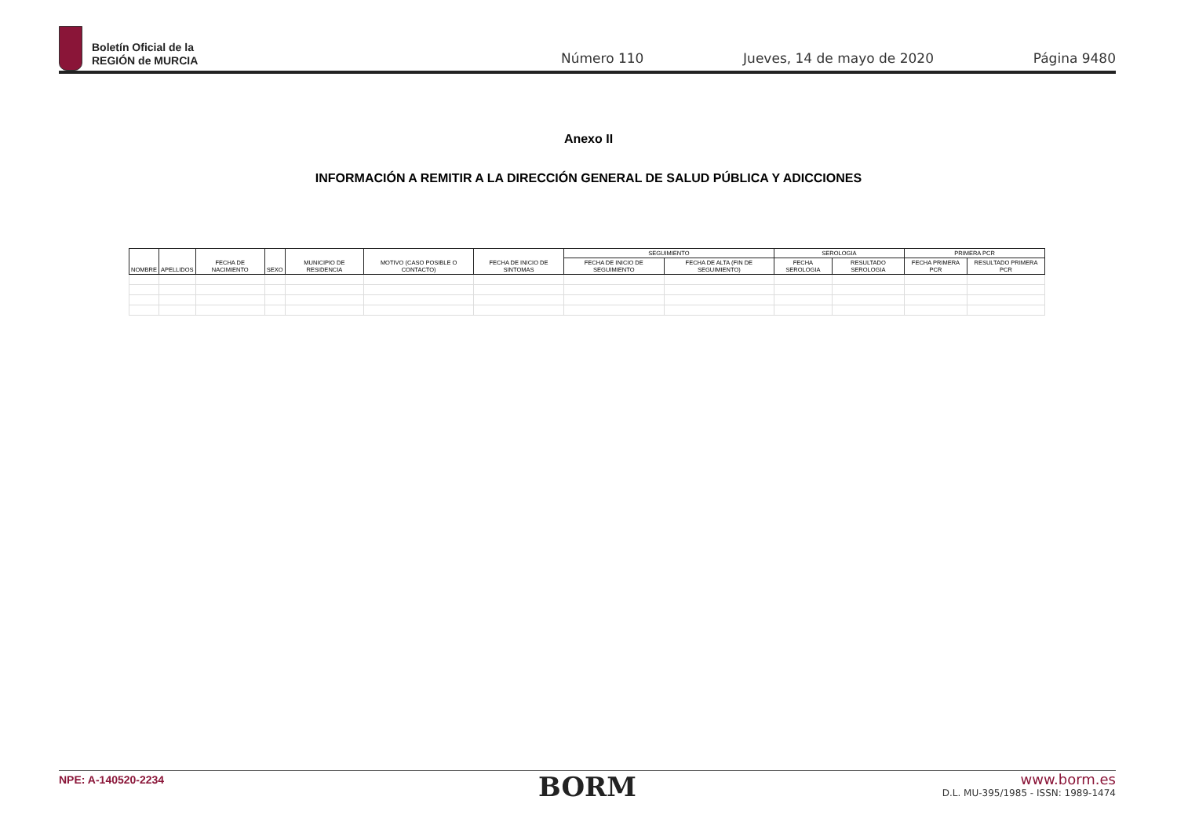Boletín Oficial de la
REGIÓN de MURCIA
Número 110 Jueves, 14 de mayo de 2020 Página 9480
Anexo II
INFORMACIÓN A REMITIR A LA DIRECCIÓN GENERAL DE SALUD PÚBLICA Y ADICCIONES
| NOMBRE | APELLIDOS | FECHA DE NACIMIENTO | SEXO | MUNICIPIO DE RESIDENCIA | MOTIVO (CASO POSIBLE O CONTACTO) | FECHA DE INICIO DE SINTOMAS | SEGUIMIENTO | | SEROLOGIA | | PRIMERA PCR | |
| --- | --- | --- | --- | --- | --- | --- | --- | --- | --- | --- | --- | --- |
| | | | | | | | FECHA DE INICIO DE SEGUIMIENTO | FECHA DE ALTA (FIN DE SEGUIMIENTO) | FECHA SEROLOGIA | RESULTADO SEROLOGIA | FECHA PRIMERA PCR | RESULTADO PRIMERA PCR |
NPE: A-140520-2234
BORM
www.borm.es
D.L. MU-395/1985 - ISSN: 1989-1474